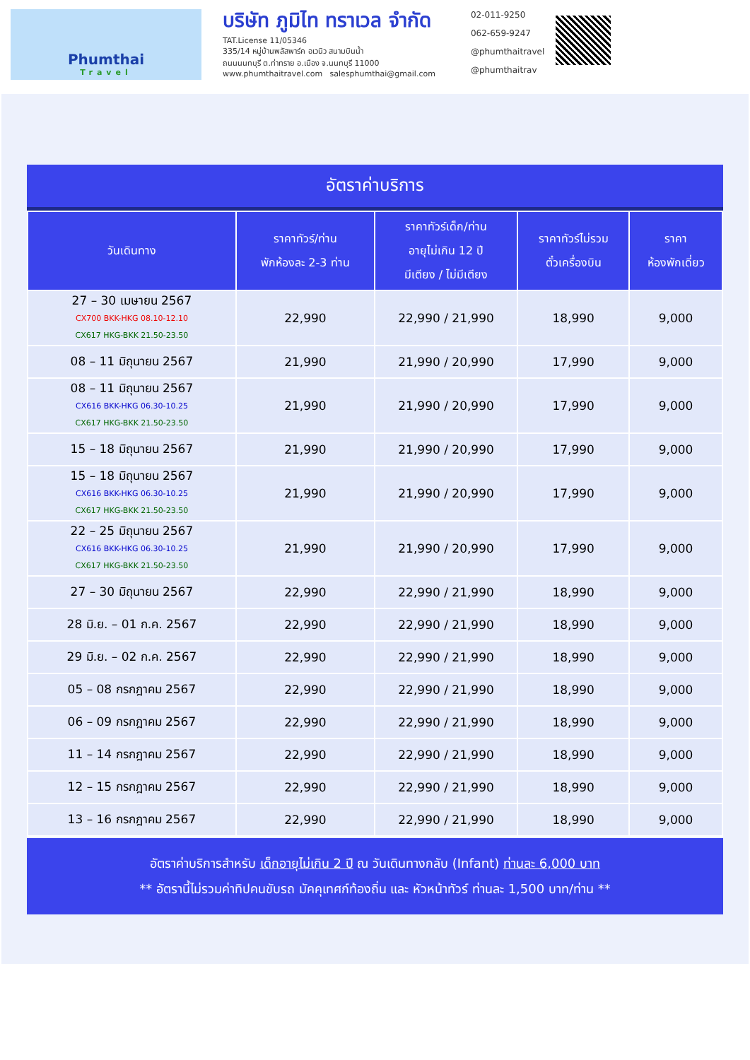Phumthai
Travel
บริษัท ภูมิไท ทราเวล จำกัด
TAT.License 11/05346
335/14 หมู่บ้านพลัสพาร์ค อเวนิว สนามบินน้ำ
ถนนนนทบุรี ต.ท่าทราย อ.เมือง จ.นนทบุรี 11000
www.phumthaitravel.com salesphumthai@gmail.com
02-011-9250
062-659-9247
@phumthaitravel
@phumthaitrav
อัตราค่าบริการ
| วันเดินทาง | ราคาทัวร์/ท่าน พักห้องละ 2-3 ท่าน | ราคาทัวร์เด็ก/ท่าน อายุไม่เกิน 12 ปี มีเตียง / ไม่มีเตียง | ราคาทัวร์ไม่รวม ตั๋วเครื่องบิน | ราคา ห้องพักเดี่ยว |
| --- | --- | --- | --- | --- |
| 27 – 30 เมษายน 2567 CX700 BKK-HKG 08.10-12.10 CX617 HKG-BKK 21.50-23.50 | 22,990 | 22,990 / 21,990 | 18,990 | 9,000 |
| 08 – 11 มิถุนายน 2567 | 21,990 | 21,990 / 20,990 | 17,990 | 9,000 |
| 08 – 11 มิถุนายน 2567 CX616 BKK-HKG 06.30-10.25 CX617 HKG-BKK 21.50-23.50 | 21,990 | 21,990 / 20,990 | 17,990 | 9,000 |
| 15 – 18 มิถุนายน 2567 | 21,990 | 21,990 / 20,990 | 17,990 | 9,000 |
| 15 – 18 มิถุนายน 2567 CX616 BKK-HKG 06.30-10.25 CX617 HKG-BKK 21.50-23.50 | 21,990 | 21,990 / 20,990 | 17,990 | 9,000 |
| 22 – 25 มิถุนายน 2567 CX616 BKK-HKG 06.30-10.25 CX617 HKG-BKK 21.50-23.50 | 21,990 | 21,990 / 20,990 | 17,990 | 9,000 |
| 27 – 30 มิถุนายน 2567 | 22,990 | 22,990 / 21,990 | 18,990 | 9,000 |
| 28 มิ.ย. – 01 ก.ค. 2567 | 22,990 | 22,990 / 21,990 | 18,990 | 9,000 |
| 29 มิ.ย. – 02 ก.ค. 2567 | 22,990 | 22,990 / 21,990 | 18,990 | 9,000 |
| 05 – 08 กรกฎาคม 2567 | 22,990 | 22,990 / 21,990 | 18,990 | 9,000 |
| 06 – 09 กรกฎาคม 2567 | 22,990 | 22,990 / 21,990 | 18,990 | 9,000 |
| 11 – 14 กรกฎาคม 2567 | 22,990 | 22,990 / 21,990 | 18,990 | 9,000 |
| 12 – 15 กรกฎาคม 2567 | 22,990 | 22,990 / 21,990 | 18,990 | 9,000 |
| 13 – 16 กรกฎาคม 2567 | 22,990 | 22,990 / 21,990 | 18,990 | 9,000 |
อัตราค่าบริการสำหรับ เด็กอายุไม่เกิน 2 ปี ณ วันเดินทางกลับ (Infant) ท่านละ 6,000 บาท
** อัตรานี้ไม่รวมค่าทิปคนขับรถ มัคคุเทศก์ท้องถิ่น และ หัวหน้าทัวร์ ท่านละ 1,500 บาท/ท่าน **